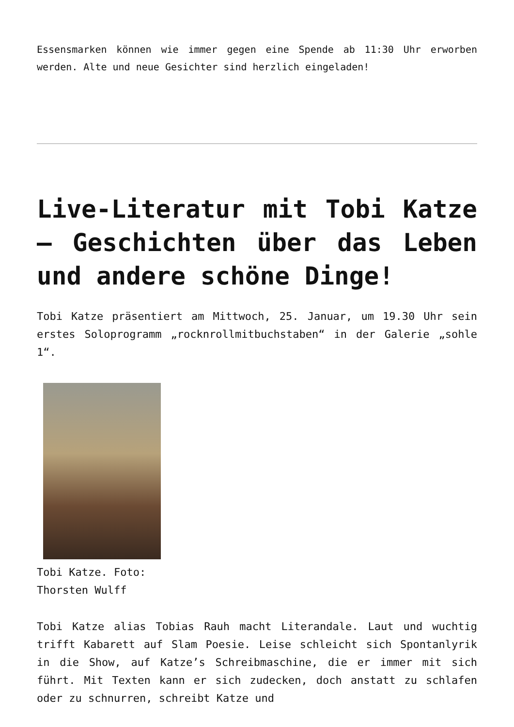Essensmarken können wie immer gegen eine Spende ab 11:30 Uhr erworben werden. Alte und neue Gesichter sind herzlich eingeladen!
Live-Literatur mit Tobi Katze – Geschichten über das Leben und andere schöne Dinge!
Tobi Katze präsentiert am Mittwoch, 25. Januar, um 19.30 Uhr sein erstes Soloprogramm „rocknrollmitbuchstaben“ in der Galerie „sohle 1“.
Tobi Katze. Foto: Thorsten Wulff
Tobi Katze alias Tobias Rauh macht Literandale. Laut und wuchtig trifft Kabarett auf Slam Poesie. Leise schleicht sich Spontanlyrik in die Show, auf Katze’s Schreibmaschine, die er immer mit sich führt. Mit Texten kann er sich zudecken, doch anstatt zu schlafen oder zu schnurren, schreibt Katze und